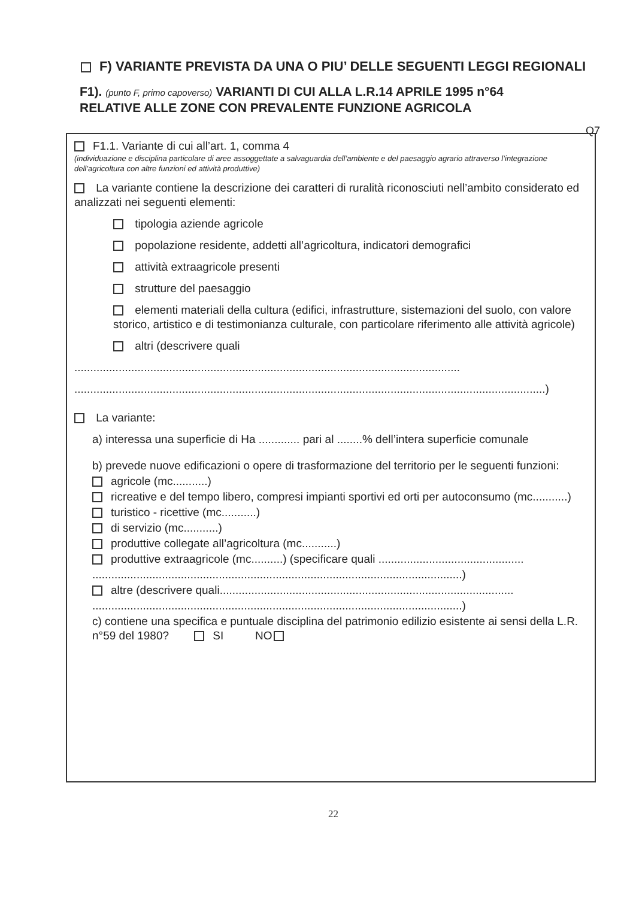F) VARIANTE PREVISTA DA UNA O PIU’ DELLE SEGUENTI LEGGI REGIONALI
F1). (punto F, primo capoverso) VARIANTI DI CUI ALLA L.R.14 APRILE 1995 n°64 RELATIVE ALLE ZONE CON PREVALENTE FUNZIONE AGRICOLA
Q7
F1.1. Variante di cui all’art. 1, comma 4
(individuazione e disciplina particolare di aree assoggettate a salvaguardia dell’ambiente e del paesaggio agrario attraverso l’integrazione dell’agricoltura con altre funzioni ed attività produttive)
La variante contiene la descrizione dei caratteri di ruralità riconosciuti nell’ambito considerato ed analizzati nei seguenti elementi:
tipologia aziende agricole
popolazione residente, addetti all’agricoltura, indicatori demografici
attività extraagricole presenti
strutture del paesaggio
elementi materiali della cultura (edifici, infrastrutture, sistemazioni del suolo, con valore storico, artistico e di testimonianza culturale, con particolare riferimento alle attività agricole)
altri (descrivere quali
..........................................................................................................................
.....................................................................................................................................................)
La variante:
a) interessa una superficie di Ha ............. pari al ........% dell’intera superficie comunale
b) prevede nuove edificazioni o opere di trasformazione del territorio per le seguenti funzioni:
agricole (mc...........)
ricreative e del tempo libero, compresi impianti sportivi ed orti per autoconsumo (mc...........)
turistico - ricettive (mc...........)
di servizio (mc...........)
produttive collegate all’agricoltura (mc...........)
produttive extraagricole (mc..........) (specificare quali ..............................................
.....................................................................................................................)
altre (descrivere quali.............................................................................................
.....................................................................................................................)
c) contiene una specifica e puntuale disciplina del patrimonio edilizio esistente ai sensi della L.R. n°59 del 1980? SI NO
22